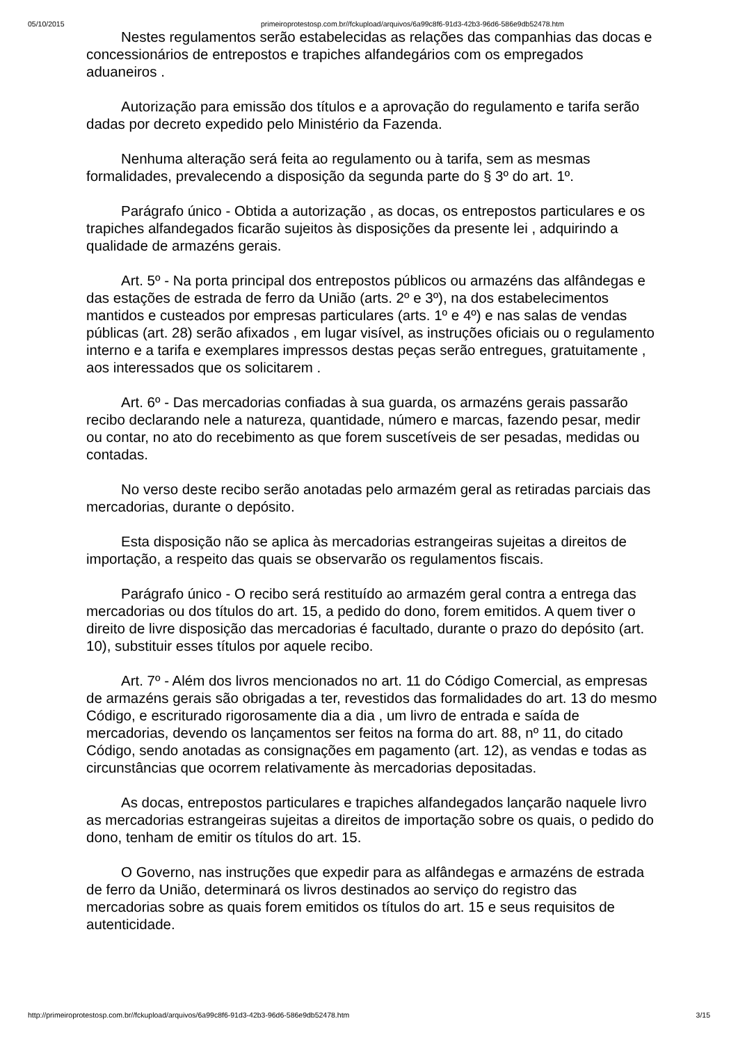05/10/2015 primeiroprotestosp.com.br//fckupload/arquivos/6a99c8f6-91d3-42b3-96d6-586e9db52478.htm
Nestes regulamentos serão estabelecidas as relações das companhias das docas e concessionários de entrepostos e trapiches alfandegários com os empregados aduaneiros .
Autorização para emissão dos títulos e a aprovação do regulamento e tarifa serão dadas por decreto expedido pelo Ministério da Fazenda.
Nenhuma alteração será feita ao regulamento ou à tarifa, sem as mesmas formalidades, prevalecendo a disposição da segunda parte do § 3º do art. 1º.
Parágrafo único - Obtida a autorização , as docas, os entrepostos particulares e os trapiches alfandegados ficarão sujeitos às disposições da presente lei , adquirindo a qualidade de armazéns gerais.
Art. 5º - Na porta principal dos entrepostos públicos ou armazéns das alfândegas e das estações de estrada de ferro da União (arts. 2º e 3º), na dos estabelecimentos mantidos e custeados por empresas particulares (arts. 1º e 4º) e nas salas de vendas públicas (art. 28) serão afixados , em lugar visível, as instruções oficiais ou o regulamento interno e a tarifa e exemplares impressos destas peças serão entregues, gratuitamente , aos interessados que os solicitarem .
Art. 6º - Das mercadorias confiadas à sua guarda, os armazéns gerais passarão recibo declarando nele a natureza, quantidade, número e marcas, fazendo pesar, medir ou contar, no ato do recebimento as que forem suscetíveis de ser pesadas, medidas ou contadas.
No verso deste recibo serão anotadas pelo armazém geral as retiradas parciais das mercadorias, durante o depósito.
Esta disposição não se aplica às mercadorias estrangeiras sujeitas a direitos de importação, a respeito das quais se observarão os regulamentos fiscais.
Parágrafo único - O recibo será restituído ao armazém geral contra a entrega das mercadorias ou dos títulos do art. 15, a pedido do dono, forem emitidos. A quem tiver o direito de livre disposição das mercadorias é facultado, durante o prazo do depósito (art. 10), substituir esses títulos por aquele recibo.
Art. 7º - Além dos livros mencionados no art. 11 do Código Comercial, as empresas de armazéns gerais são obrigadas a ter, revestidos das formalidades do art. 13 do mesmo Código, e escriturado rigorosamente dia a dia , um livro de entrada e saída de mercadorias, devendo os lançamentos ser feitos na forma do art. 88, nº 11, do citado Código, sendo anotadas as consignações em pagamento (art. 12), as vendas e todas as circunstâncias que ocorrem relativamente às mercadorias depositadas.
As docas, entrepostos particulares e trapiches alfandegados lançarão naquele livro as mercadorias estrangeiras sujeitas a direitos de importação sobre os quais, o pedido do dono, tenham de emitir os títulos do art. 15.
O Governo, nas instruções que expedir para as alfândegas e armazéns de estrada de ferro da União, determinará os livros destinados ao serviço do registro das mercadorias sobre as quais forem emitidos os títulos do art. 15 e seus requisitos de autenticidade.
http://primeiroprotestosp.com.br//fckupload/arquivos/6a99c8f6-91d3-42b3-96d6-586e9db52478.htm 3/15